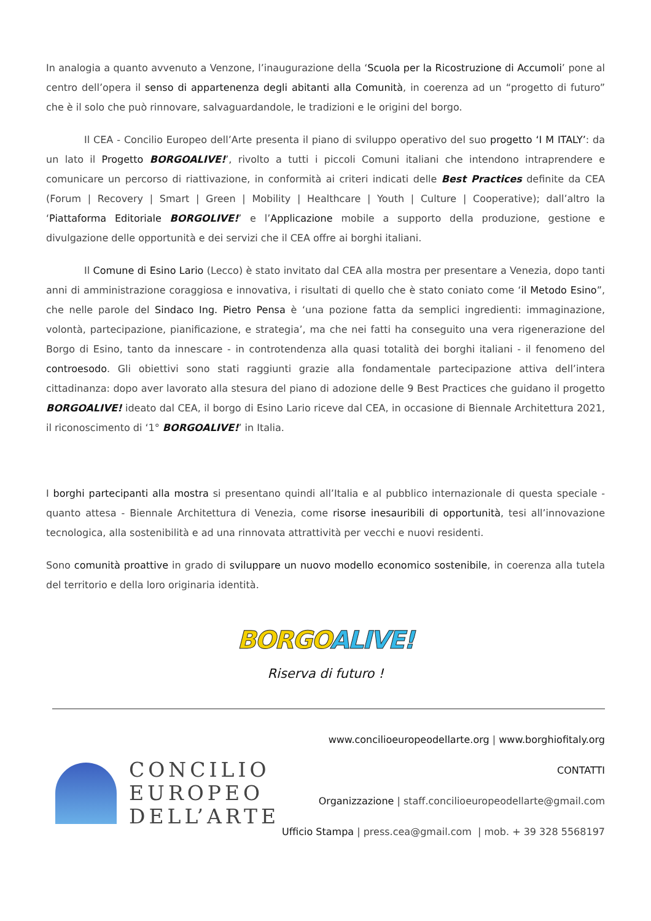In analogia a quanto avvenuto a Venzone, l’inaugurazione della ‘Scuola per la Ricostruzione di Accumoli’ pone al centro dell’opera il senso di appartenenza degli abitanti alla Comunità, in coerenza ad un “progetto di futuro” che è il solo che può rinnovare, salvaguardandole, le tradizioni e le origini del borgo.
Il CEA - Concilio Europeo dell’Arte presenta il piano di sviluppo operativo del suo progetto ‘I M ITALY’: da un lato il Progetto BORGOALIVE!’, rivolto a tutti i piccoli Comuni italiani che intendono intraprendere e comunicare un percorso di riattivazione, in conformità ai criteri indicati delle Best Practices definite da CEA (Forum | Recovery | Smart | Green | Mobility | Healthcare | Youth | Culture | Cooperative); dall’altro la ‘Piattaforma Editoriale BORGOLIVE!’ e l’Applicazione mobile a supporto della produzione, gestione e divulgazione delle opportunità e dei servizi che il CEA offre ai borghi italiani.
Il Comune di Esino Lario (Lecco) è stato invitato dal CEA alla mostra per presentare a Venezia, dopo tanti anni di amministrazione coraggiosa e innovativa, i risultati di quello che è stato coniato come ‘il Metodo Esino”, che nelle parole del Sindaco Ing. Pietro Pensa è ‘una pozione fatta da semplici ingredienti: immaginazione, volontà, partecipazione, pianificazione, e strategia’, ma che nei fatti ha conseguito una vera rigenerazione del Borgo di Esino, tanto da innescare - in controtendenza alla quasi totalità dei borghi italiani - il fenomeno del controesodo. Gli obiettivi sono stati raggiunti grazie alla fondamentale partecipazione attiva dell’intera cittadinanza: dopo aver lavorato alla stesura del piano di adozione delle 9 Best Practices che guidano il progetto BORGOALIVE! ideato dal CEA, il borgo di Esino Lario riceve dal CEA, in occasione di Biennale Architettura 2021, il riconoscimento di ‘1° BORGOALIVE!’ in Italia.
I borghi partecipanti alla mostra si presentano quindi all’Italia e al pubblico internazionale di questa speciale - quanto attesa - Biennale Architettura di Venezia, come risorse inesauribili di opportunità, tesi all’innovazione tecnologica, alla sostenibilità e ad una rinnovata attrattività per vecchi e nuovi residenti.
Sono comunità proattive in grado di sviluppare un nuovo modello economico sostenibile, in coerenza alla tutela del territorio e della loro originaria identità.
BORGO ALIVE!
Riserva di futuro !
CONCILIO
EUROPEO
DELL’ARTE
www.concilioeuropeodellarte.org | www.borghiofitaly.org
CONTATTI
Organizzazione | staff.concilioeuropeodellarte@gmail.com
Ufficio Stampa | press.cea@gmail.com | mob. + 39 328 5568197